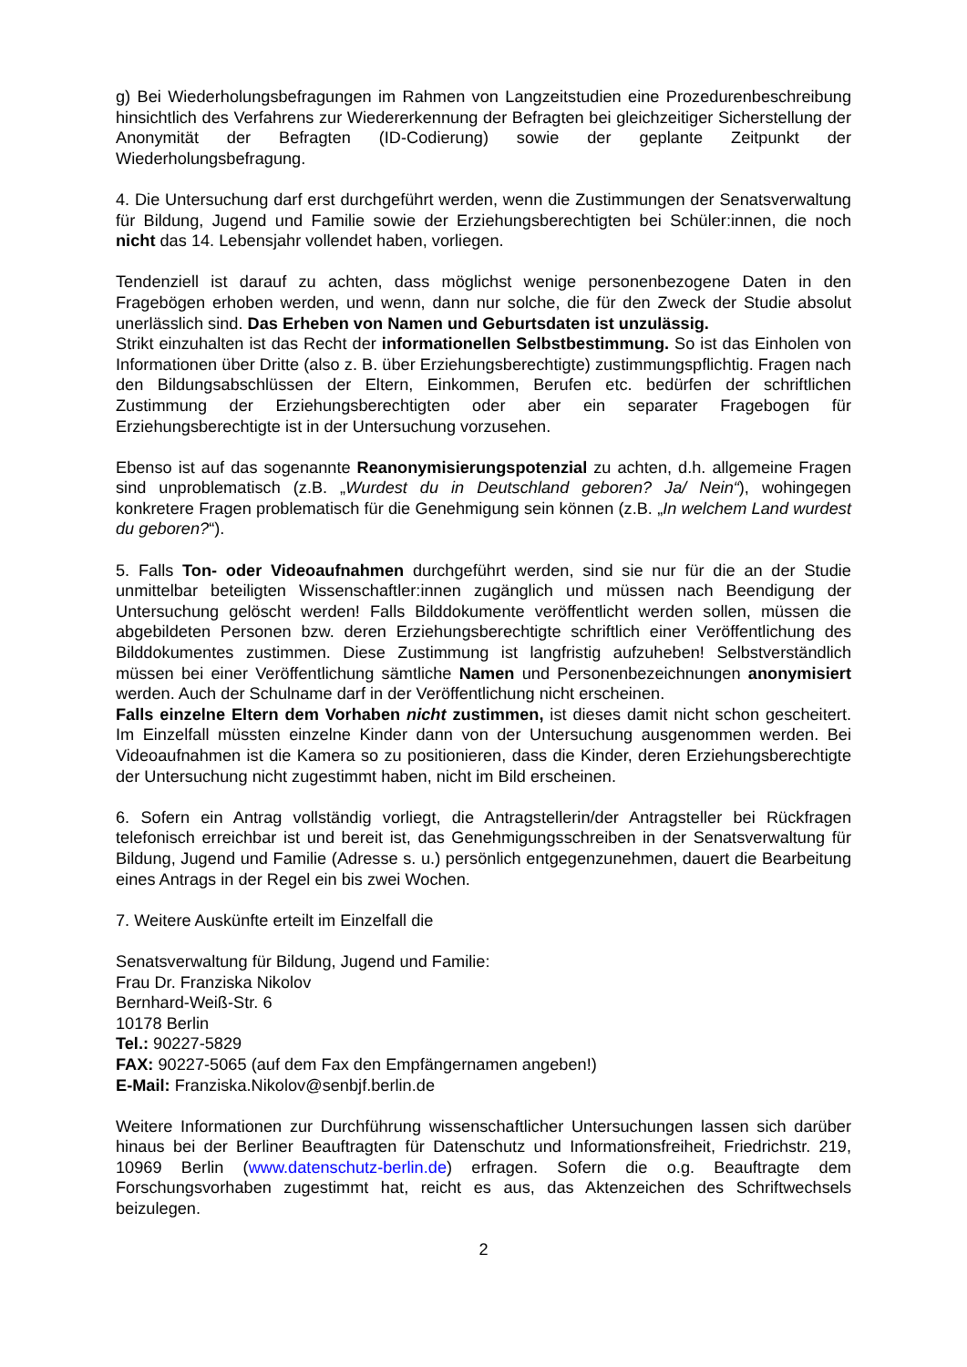g) Bei Wiederholungsbefragungen im Rahmen von Langzeitstudien eine Prozeduren­beschreibung hinsichtlich des Verfahrens zur Wiedererkennung der Befragten bei gleichzei­tiger Sicherstellung der Anonymität der Befragten (ID-Codierung) sowie der geplante Zeitpunkt der Wiederholungsbefragung.
4. Die Untersuchung darf erst durchgeführt werden, wenn die Zustimmungen der Senatsver­waltung für Bildung, Jugend und Familie sowie der Erziehungsberechtigten bei Schüler:innen, die noch nicht das 14. Lebensjahr vollendet haben, vorliegen.
Tendenziell ist darauf zu achten, dass möglichst wenige personenbezogene Daten in den Fragebögen erhoben werden, und wenn, dann nur solche, die für den Zweck der Studie ab­solut unerlässlich sind. Das Erheben von Namen und Geburtsdaten ist unzulässig.
Strikt einzuhalten ist das Recht der informationellen Selbstbestimmung. So ist das Einholen von Informationen über Dritte (also z. B. über Erziehungsberechtigte) zustimmungspflichtig. Fragen nach den Bildungsabschlüssen der Eltern, Einkommen, Berufen etc. bedürfen der schriftlichen Zustimmung der Erziehungsberechtigten oder aber ein separater Fragebogen für Erziehungsberechtigte ist in der Untersuchung vorzusehen.
Ebenso ist auf das sogenannte Reanonymisierungspotenzial zu achten, d.h. allgemeine Fragen sind unproblematisch (z.B. „Wurdest du in Deutschland geboren? Ja/ Nein“), wohin­gegen konkretere Fragen problematisch für die Genehmigung sein können (z.B. „In welchem Land wurdest du geboren?“).
5. Falls Ton- oder Videoaufnahmen durchgeführt werden, sind sie nur für die an der Studie unmittelbar beteiligten Wissenschaftler:innen zugänglich und müssen nach Beendigung der Untersuchung gelöscht werden! Falls Bilddokumente veröffentlicht werden sollen, müssen die abgebildeten Personen bzw. deren Erziehungsberechtigte schriftlich einer Veröffentlichung des Bilddokumentes zustimmen. Diese Zustimmung ist langfristig aufzuheben! Selbstverständlich müssen bei einer Veröffentlichung sämtliche Namen und Personen­bezeichnungen anonymisiert werden. Auch der Schulname darf in der Veröffentlichung nicht erscheinen.
Falls einzelne Eltern dem Vorhaben nicht zustimmen, ist dieses damit nicht schon ge­scheitert. Im Einzelfall müssten einzelne Kinder dann von der Untersuchung ausgenommen werden. Bei Videoaufnahmen ist die Kamera so zu positionieren, dass die Kinder, deren Er­ziehungsberechtigte der Untersuchung nicht zugestimmt haben, nicht im Bild erscheinen.
6. Sofern ein Antrag vollständig vorliegt, die Antragstellerin/der Antragsteller bei Rückfragen telefonisch erreichbar ist und bereit ist, das Genehmigungsschreiben in der Senatsverwaltung für Bildung, Jugend und Familie (Adresse s. u.) persönlich entgegenzunehmen, dauert die Bearbeitung eines Antrags in der Regel ein bis zwei Wochen.
7. Weitere Auskünfte erteilt im Einzelfall die
Senatsverwaltung für Bildung, Jugend und Familie:
Frau Dr. Franziska Nikolov
Bernhard-Weiß-Str. 6
10178 Berlin
Tel.: 90227-5829
FAX: 90227-5065 (auf dem Fax den Empfängernamen angeben!)
E-Mail: Franziska.Nikolov@senbjf.berlin.de
Weitere Informationen zur Durchführung wissenschaftlicher Untersuchungen lassen sich darüber hinaus bei der Berliner Beauftragten für Datenschutz und Informationsfreiheit, Friedrichstr. 219, 10969 Berlin (www.datenschutz-berlin.de) erfragen. Sofern die o.g. Beauftragte dem Forschungsvorhaben zugestimmt hat, reicht es aus, das Aktenzeichen des Schriftwechsels beizulegen.
2